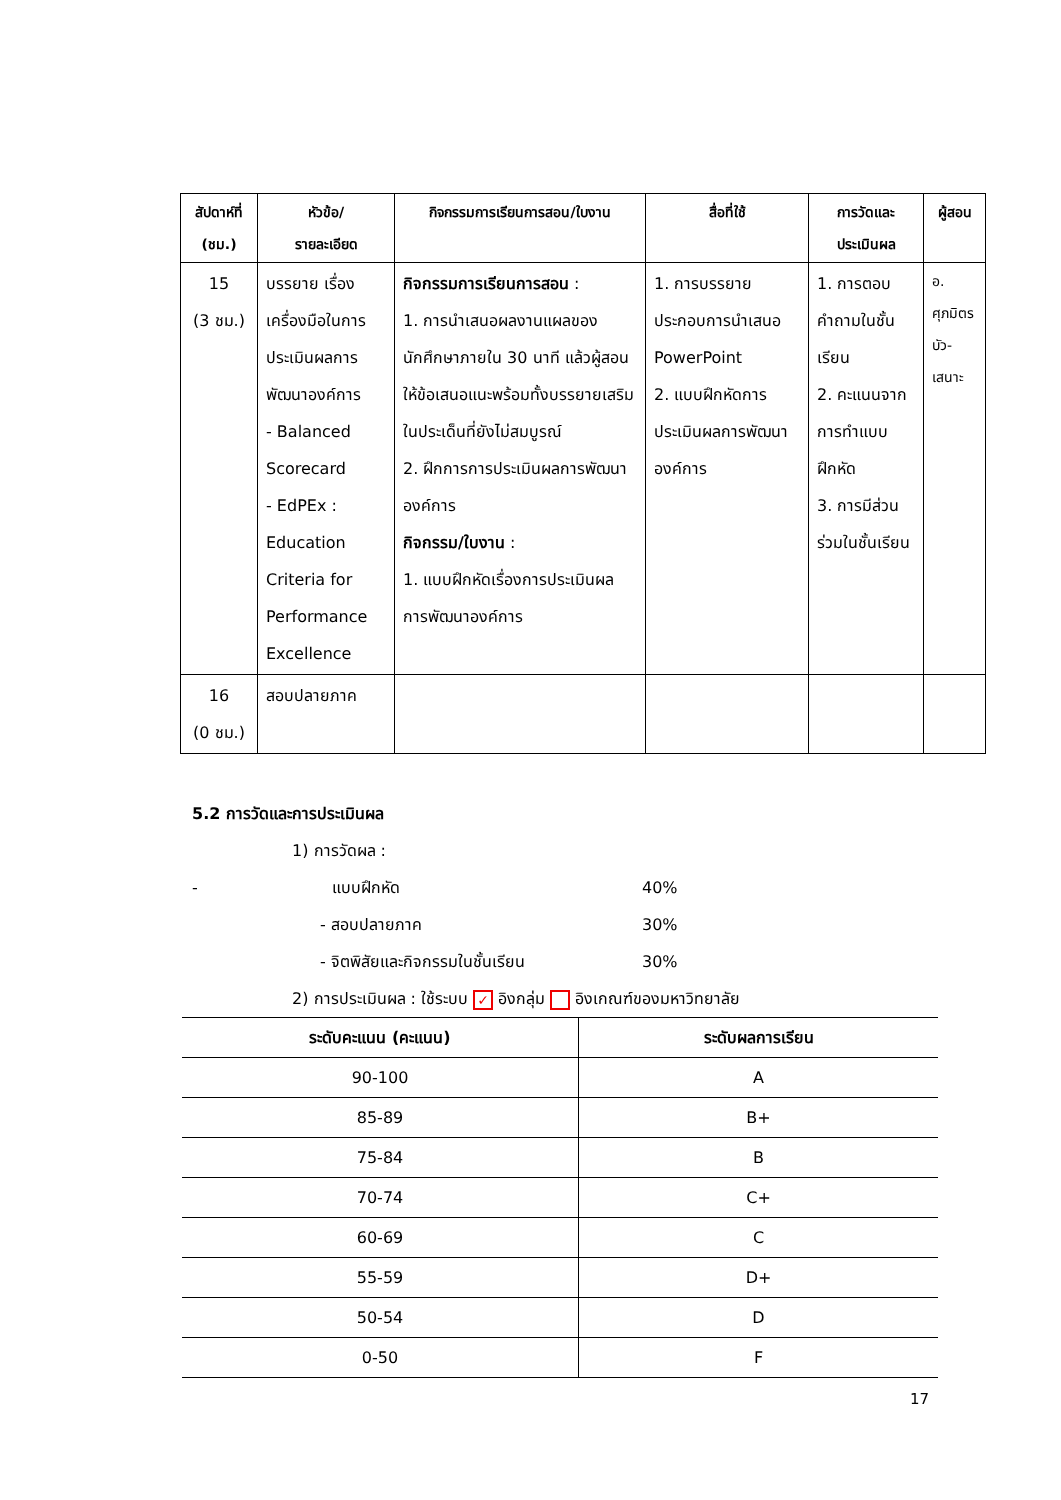| สัปดาห์ที่ (ชม.) | หัวข้อ/ รายละเอียด | กิจกรรมการเรียนการสอน/ใบงาน | สื่อที่ใช้ | การวัดและ ประเมินผล | ผู้สอน |
| --- | --- | --- | --- | --- | --- |
| 15 (3 ชม.) | บรรยาย เรื่อง เครื่องมือในการประเมินผลการพัฒนาองค์การ - Balanced Scorecard - EdPEx : Education Criteria for Performance Excellence | กิจกรรมการเรียนการสอน : 1. การนำเสนอผลงานแผลของนักศึกษาภายใน 30 นาที แล้วผู้สอนให้ข้อเสนอแนะพร้อมทั้งบรรยายเสริมในประเด็นที่ยังไม่สมบูรณ์ 2. ฝึกการการประเมินผลการพัฒนาองค์การ กิจกรรม/ใบงาน : 1. แบบฝึกหัดเรื่องการประเมินผลการพัฒนาองค์การ | 1. การบรรยายประกอบการนำเสนอ PowerPoint 2. แบบฝึกหัดการประเมินผลการพัฒนาองค์การ | 1. การตอบคำถามในชั้นเรียน 2. คะแนนจากการทำแบบฝึกหัด 3. การมีส่วนร่วมในชั้นเรียน | อ. ศุภมิตร บัว-เสนาะ |
| 16 (0 ชม.) | สอบปลายภาค | | | | |
5.2 การวัดและการประเมินผล
1) การวัดผล :
- แบบฝึกหัด 40%
- สอบปลายภาค 30%
- จิตพิสัยและกิจกรรมในชั้นเรียน 30%
2) การประเมินผล : ใช้ระบบ ✓ อิงกลุ่ม อิงเกณฑ์ของมหาวิทยาลัย
| ระดับคะแนน (คะแนน) | ระดับผลการเรียน |
| --- | --- |
| 90-100 | A |
| 85-89 | B+ |
| 75-84 | B |
| 70-74 | C+ |
| 60-69 | C |
| 55-59 | D+ |
| 50-54 | D |
| 0-50 | F |
17